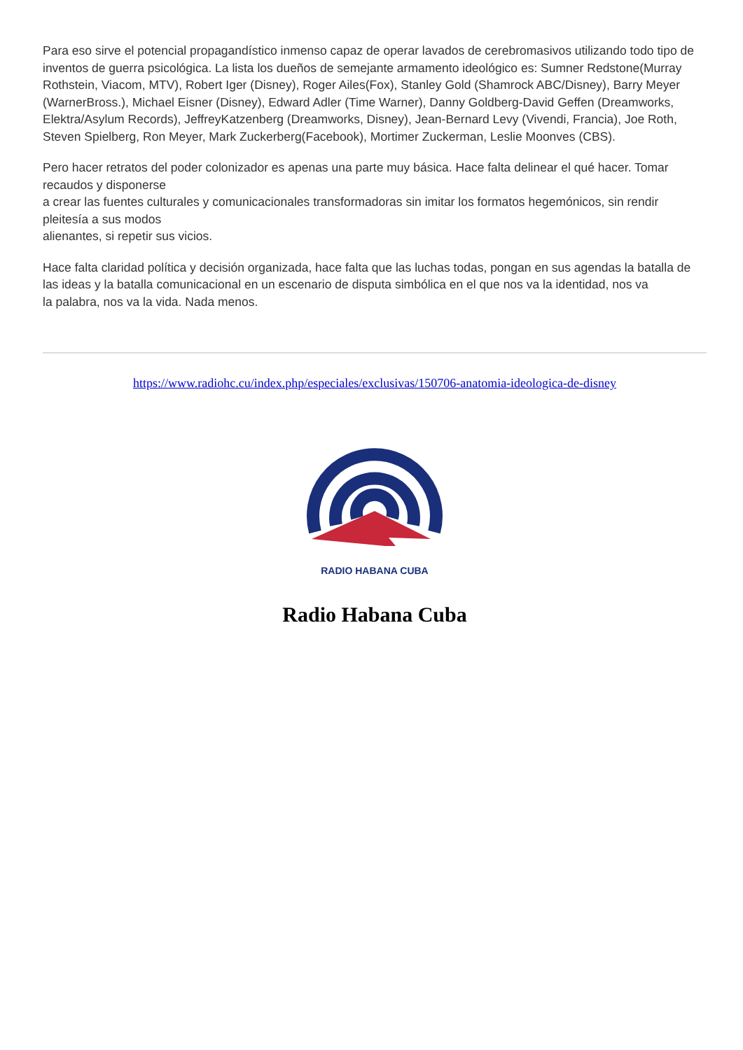Para eso sirve el potencial propagandístico inmenso capaz de operar lavados de cerebromasivos utilizando todo tipo de inventos de guerra psicológica. La lista los dueños de semejante armamento ideológico es: Sumner Redstone(Murray Rothstein, Viacom, MTV), Robert Iger (Disney), Roger Ailes(Fox), Stanley Gold (Shamrock ABC/Disney), Barry Meyer (WarnerBross.), Michael Eisner (Disney), Edward Adler (Time Warner), Danny Goldberg-David Geffen (Dreamworks, Elektra/Asylum Records), JeffreyKatzenberg (Dreamworks, Disney), Jean-Bernard Levy (Vivendi, Francia), Joe Roth, Steven Spielberg, Ron Meyer, Mark Zuckerberg(Facebook), Mortimer Zuckerman, Leslie Moonves (CBS).
Pero hacer retratos del poder colonizador es apenas una parte muy básica. Hace falta delinear el qué hacer. Tomar recaudos y disponerse
a crear las fuentes culturales y comunicacionales transformadoras sin imitar los formatos hegemónicos, sin rendir pleitesía a sus modos
alienantes, si repetir sus vicios.
Hace falta claridad política y decisión organizada, hace falta que las luchas todas, pongan en sus agendas la batalla de las ideas y la batalla comunicacional en un escenario de disputa simbólica en el que nos va la identidad, nos va
la palabra, nos va la vida. Nada menos.
https://www.radiohc.cu/index.php/especiales/exclusivas/150706-anatomia-ideologica-de-disney
RADIO HABANA CUBA
Radio Habana Cuba